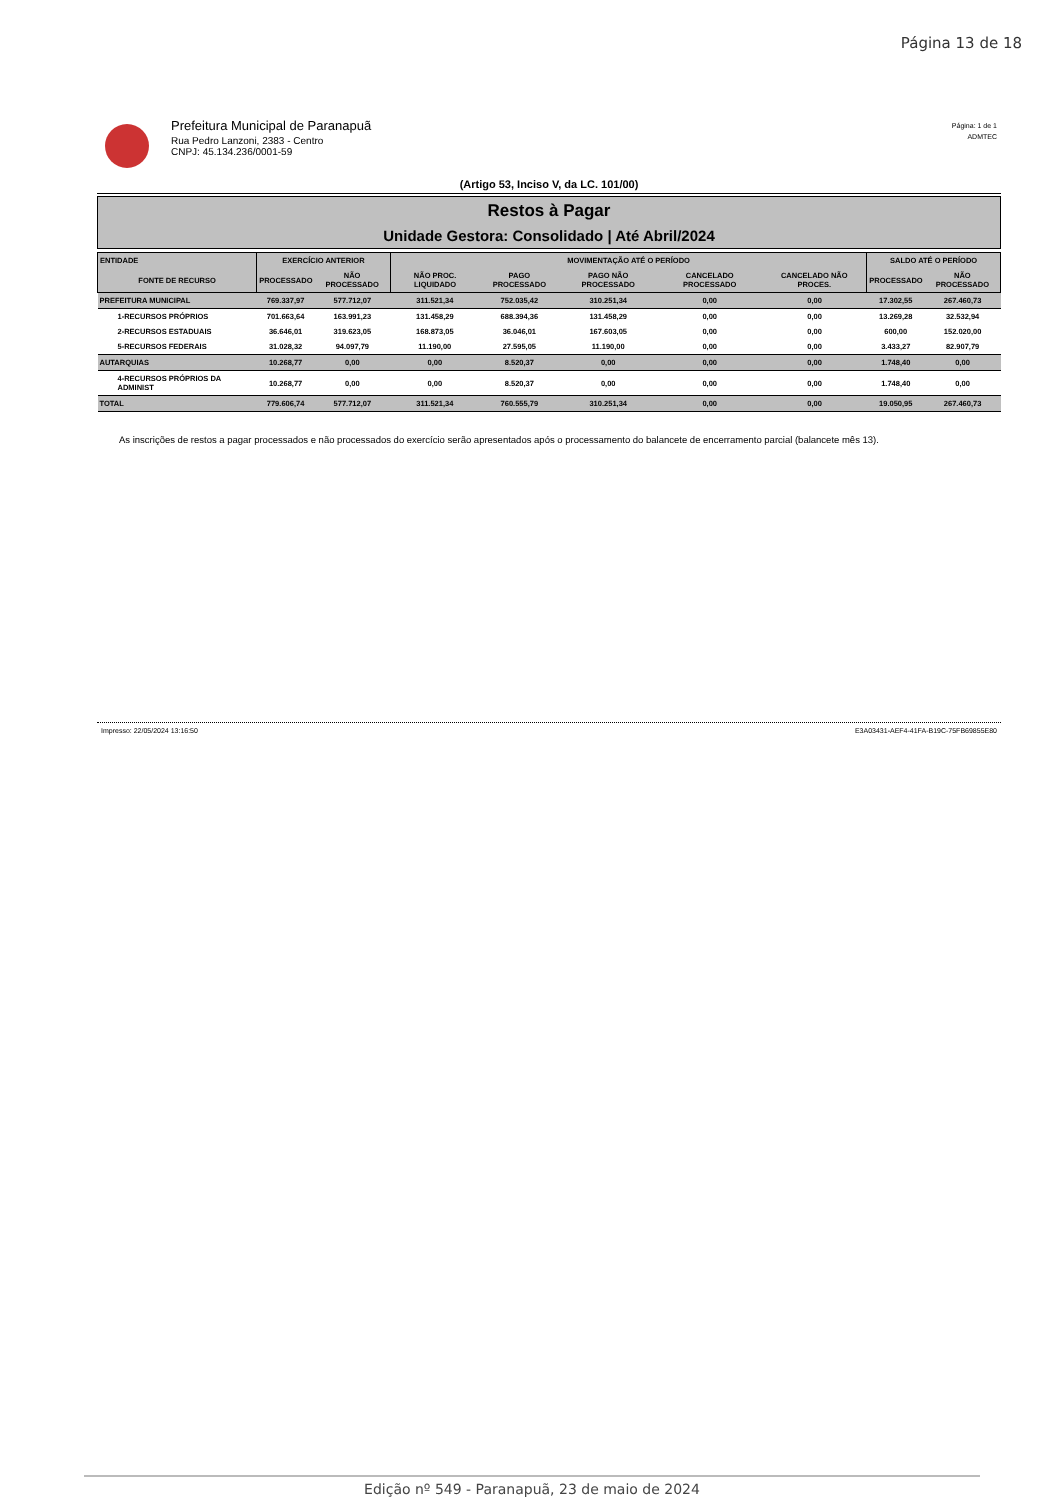Página 13 de 18
Prefeitura Municipal de Paranapuã
Rua Pedro Lanzoni, 2383 - Centro
CNPJ: 45.134.236/0001-59
Página: 1 de 1
ADMTEC
(Artigo 53, Inciso V, da LC. 101/00)
Restos à Pagar
Unidade Gestora: Consolidado | Até Abril/2024
| ENTIDADE | EXERCÍCIO ANTERIOR | | MOVIMENTAÇÃO ATÉ O PERÍODO | | | | | SALDO ATÉ O PERÍODO | |
| --- | --- | --- | --- | --- | --- | --- | --- | --- | --- |
| FONTE DE RECURSO | PROCESSADO | NÃO PROCESSADO | NÃO PROC. LIQUIDADO | PAGO PROCESSADO | PAGO NÃO PROCESSADO | CANCELADO PROCESSADO | CANCELADO NÃO PROCES. | PROCESSADO | NÃO PROCESSADO |
| PREFEITURA MUNICIPAL | 769.337,97 | 577.712,07 | 311.521,34 | 752.035,42 | 310.251,34 | 0,00 | 0,00 | 17.302,55 | 267.460,73 |
| 1-RECURSOS PRÓPRIOS | 701.663,64 | 163.991,23 | 131.458,29 | 688.394,36 | 131.458,29 | 0,00 | 0,00 | 13.269,28 | 32.532,94 |
| 2-RECURSOS ESTADUAIS | 36.646,01 | 319.623,05 | 168.873,05 | 36.046,01 | 167.603,05 | 0,00 | 0,00 | 600,00 | 152.020,00 |
| 5-RECURSOS FEDERAIS | 31.028,32 | 94.097,79 | 11.190,00 | 27.595,05 | 11.190,00 | 0,00 | 0,00 | 3.433,27 | 82.907,79 |
| AUTARQUIAS | 10.268,77 | 0,00 | 0,00 | 8.520,37 | 0,00 | 0,00 | 0,00 | 1.748,40 | 0,00 |
| 4-RECURSOS PRÓPRIOS DA ADMINIST | 10.268,77 | 0,00 | 0,00 | 8.520,37 | 0,00 | 0,00 | 0,00 | 1.748,40 | 0,00 |
| TOTAL | 779.606,74 | 577.712,07 | 311.521,34 | 760.555,79 | 310.251,34 | 0,00 | 0,00 | 19.050,95 | 267.460,73 |
As inscrições de restos a pagar processados e não processados do exercício serão apresentados após o processamento do balancete de encerramento parcial (balancete mês 13).
Impresso: 22/05/2024 13:16:50 E3A03431-AEF4-41FA-B19C-75FB69855E80
Edição nº 549 - Paranapuã, 23 de maio de 2024